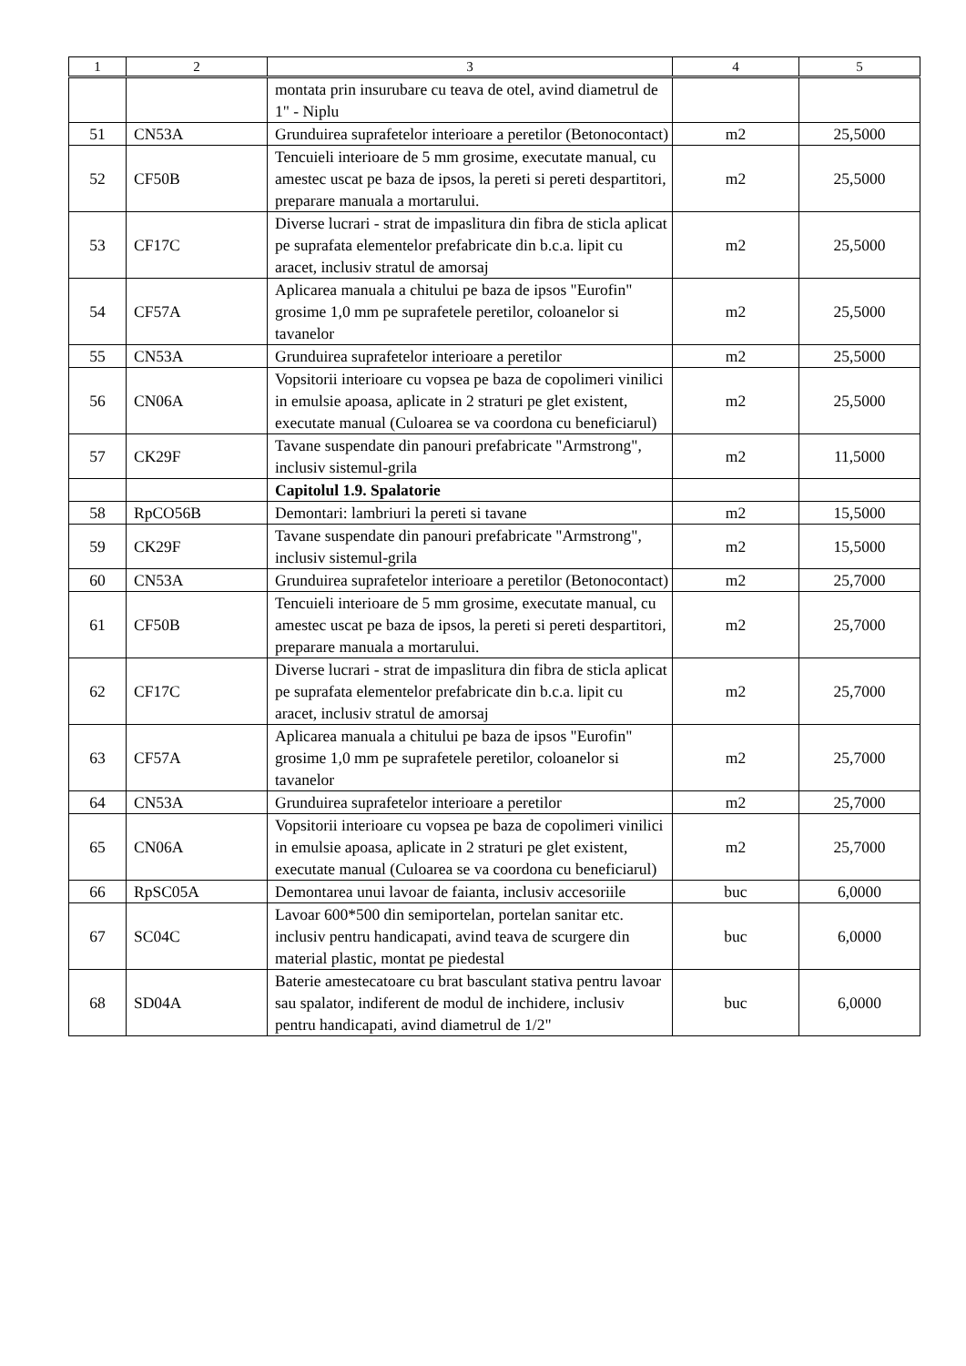| 1 | 2 | 3 | 4 | 5 |
| --- | --- | --- | --- | --- |
| | | montata prin insurubare cu teava de otel, avind diametrul de 1" - Niplu | | |
| 51 | CN53A | Grunduirea suprafetelor interioare a peretilor (Betonocontact) | m2 | 25,5000 |
| 52 | CF50B | Tencuieli interioare de 5 mm grosime, executate manual, cu amestec uscat pe baza de ipsos, la pereti si pereti despartitori, preparare manuala a mortarului. | m2 | 25,5000 |
| 53 | CF17C | Diverse lucrari - strat de impaslitura din fibra de sticla aplicat pe suprafata elementelor prefabricate din b.c.a. lipit cu aracet, inclusiv stratul de amorsaj | m2 | 25,5000 |
| 54 | CF57A | Aplicarea manuala a chitului pe baza de ipsos "Eurofin" grosime 1,0 mm pe suprafetele peretilor, coloanelor si tavanelor | m2 | 25,5000 |
| 55 | CN53A | Grunduirea suprafetelor interioare a peretilor | m2 | 25,5000 |
| 56 | CN06A | Vopsitorii interioare cu vopsea pe baza de copolimeri vinilici in emulsie apoasa, aplicate in 2 straturi pe glet existent, executate manual (Culoarea se va coordona cu beneficiarul) | m2 | 25,5000 |
| 57 | CK29F | Tavane suspendate din panouri prefabricate "Armstrong", inclusiv sistemul-grila | m2 | 11,5000 |
| | | Capitolul 1.9. Spalatorie | | |
| 58 | RpCO56B | Demontari: lambriuri la pereti si tavane | m2 | 15,5000 |
| 59 | CK29F | Tavane suspendate din panouri prefabricate "Armstrong", inclusiv sistemul-grila | m2 | 15,5000 |
| 60 | CN53A | Grunduirea suprafetelor interioare a peretilor (Betonocontact) | m2 | 25,7000 |
| 61 | CF50B | Tencuieli interioare de 5 mm grosime, executate manual, cu amestec uscat pe baza de ipsos, la pereti si pereti despartitori, preparare manuala a mortarului. | m2 | 25,7000 |
| 62 | CF17C | Diverse lucrari - strat de impaslitura din fibra de sticla aplicat pe suprafata elementelor prefabricate din b.c.a. lipit cu aracet, inclusiv stratul de amorsaj | m2 | 25,7000 |
| 63 | CF57A | Aplicarea manuala a chitului pe baza de ipsos "Eurofin" grosime 1,0 mm pe suprafetele peretilor, coloanelor si tavanelor | m2 | 25,7000 |
| 64 | CN53A | Grunduirea suprafetelor interioare a peretilor | m2 | 25,7000 |
| 65 | CN06A | Vopsitorii interioare cu vopsea pe baza de copolimeri vinilici in emulsie apoasa, aplicate in 2 straturi pe glet existent, executate manual (Culoarea se va coordona cu beneficiarul) | m2 | 25,7000 |
| 66 | RpSC05A | Demontarea unui lavoar de faianta, inclusiv accesoriile | buc | 6,0000 |
| 67 | SC04C | Lavoar 600*500 din semiportelan, portelan sanitar etc. inclusiv pentru handicapati, avind teava de scurgere din material plastic, montat pe piedestal | buc | 6,0000 |
| 68 | SD04A | Baterie amestecatoare cu brat basculant stativa pentru lavoar sau spalator, indiferent de modul de inchidere, inclusiv pentru handicapati, avind diametrul de 1/2" | buc | 6,0000 |